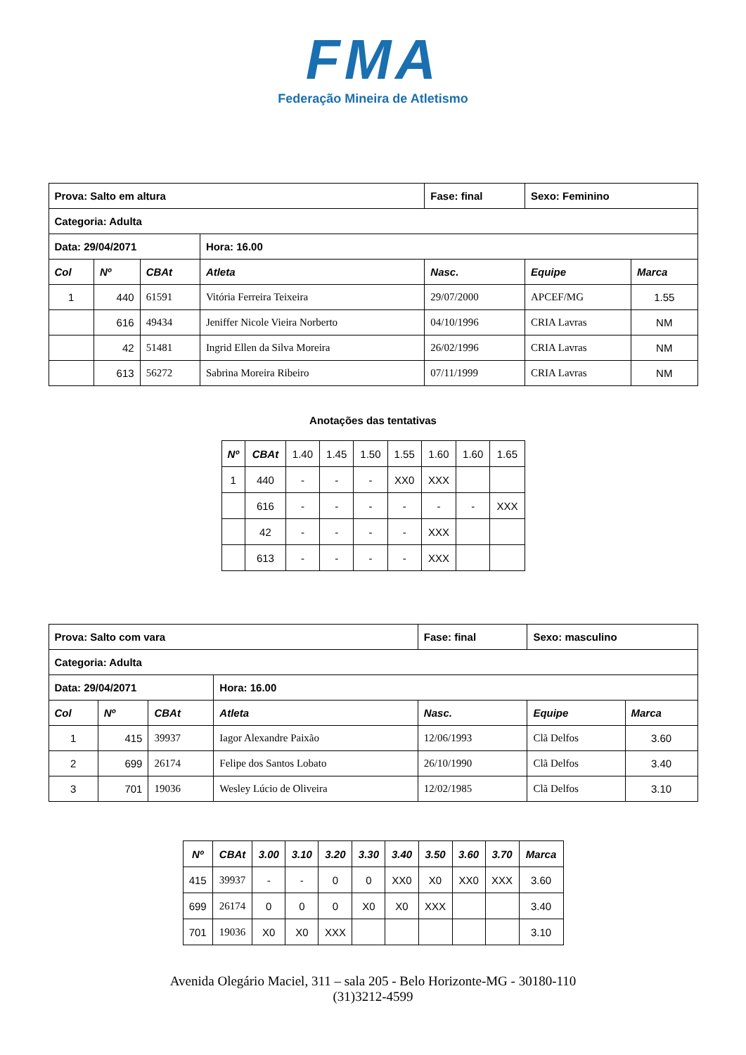FMA
Federação Mineira de Atletismo
| Prova: Salto em altura | | | | Fase: final | Sexo: Feminino | |
| Categoria: Adulta | | | | | | |
| Data: 29/04/2071 | | | Hora: 16.00 | | | |
| Col | Nº | CBAt | Atleta | Nasc. | Equipe | Marca |
| 1 | 440 | 61591 | Vitória Ferreira Teixeira | 29/07/2000 | APCEF/MG | 1.55 |
| | 616 | 49434 | Jeniffer Nicole Vieira Norberto | 04/10/1996 | CRIA Lavras | NM |
| | 42 | 51481 | Ingrid Ellen da Silva Moreira | 26/02/1996 | CRIA Lavras | NM |
| | 613 | 56272 | Sabrina Moreira Ribeiro | 07/11/1999 | CRIA Lavras | NM |
Anotações das tentativas
| Nº | CBAt | 1.40 | 1.45 | 1.50 | 1.55 | 1.60 | 1.60 | 1.65 |
| --- | --- | --- | --- | --- | --- | --- | --- | --- |
| 1 | 440 | - | - | - | XX0 | XXX | | |
| | 616 | - | - | - | - | - | - | XXX |
| | 42 | - | - | - | - | XXX | | |
| | 613 | - | - | - | - | XXX | | |
| Prova: Salto com vara | | | | Fase: final | Sexo: masculino | |
| Categoria: Adulta | | | | | | |
| Data: 29/04/2071 | | | Hora: 16.00 | | | |
| Col | Nº | CBAt | Atleta | Nasc. | Equipe | Marca |
| 1 | 415 | 39937 | Iagor Alexandre Paixão | 12/06/1993 | Clã Delfos | 3.60 |
| 2 | 699 | 26174 | Felipe dos Santos Lobato | 26/10/1990 | Clã Delfos | 3.40 |
| 3 | 701 | 19036 | Wesley Lúcio de Oliveira | 12/02/1985 | Clã Delfos | 3.10 |
| Nº | CBAt | 3.00 | 3.10 | 3.20 | 3.30 | 3.40 | 3.50 | 3.60 | 3.70 | Marca |
| --- | --- | --- | --- | --- | --- | --- | --- | --- | --- | --- |
| 415 | 39937 | - | - | 0 | 0 | XX0 | X0 | XX0 | XXX | 3.60 |
| 699 | 26174 | 0 | 0 | 0 | X0 | X0 | XXX | | | 3.40 |
| 701 | 19036 | X0 | X0 | XXX | | | | | | 3.10 |
Avenida Olegário Maciel, 311 – sala 205 - Belo Horizonte-MG - 30180-110
(31)3212-4599